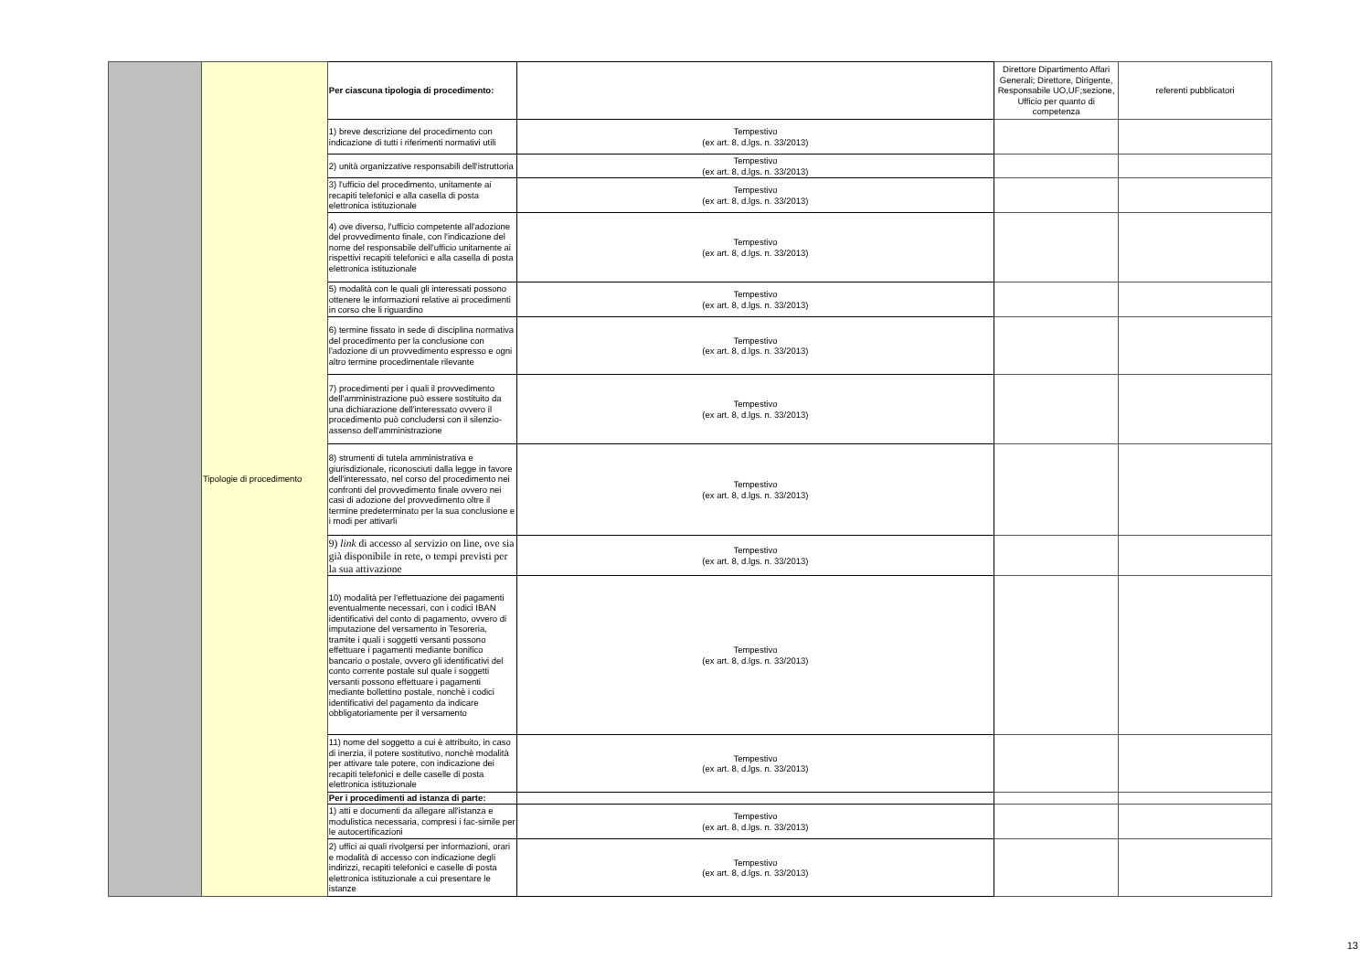| | Tipologie di procedimento | Per ciascuna tipologia di procedimento: | | Direttore Dipartimento Affari Generali; Direttore, Dirigente, Responsabile UO,UF;sezione, Ufficio per quanto di competenza | referenti pubblicatori |
| | | 1) breve descrizione del procedimento con indicazione di tutti i riferimenti normativi utili | Tempestivo (ex art. 8, d.lgs. n. 33/2013) | | |
| | | 2) unità organizzative responsabili dell'istruttoria | Tempestivo (ex art. 8, d.lgs. n. 33/2013) | | |
| | | 3) l'ufficio del procedimento, unitamente ai recapiti telefonici e alla casella di posta elettronica istituzionale | Tempestivo (ex art. 8, d.lgs. n. 33/2013) | | |
| | | 4) ove diverso, l'ufficio competente all'adozione del provvedimento finale, con l'indicazione del nome del responsabile dell'ufficio unitamente ai rispettivi recapiti telefonici e alla casella di posta elettronica istituzionale | Tempestivo (ex art. 8, d.lgs. n. 33/2013) | | |
| | | 5) modalità con le quali gli interessati possono ottenere le informazioni relative ai procedimenti in corso che li riguardino | Tempestivo (ex art. 8, d.lgs. n. 33/2013) | | |
| | | 6) termine fissato in sede di disciplina normativa del procedimento per la conclusione con l'adozione di un provvedimento espresso e ogni altro termine procedimentale rilevante | Tempestivo (ex art. 8, d.lgs. n. 33/2013) | | |
| | | 7) procedimenti per i quali il provvedimento dell'amministrazione può essere sostituito da una dichiarazione dell'interessato ovvero il procedimento può concludersi con il silenzio-assenso dell'amministrazione | Tempestivo (ex art. 8, d.lgs. n. 33/2013) | | |
| | | 8) strumenti di tutela amministrativa e giurisdizionale, riconosciuti dalla legge in favore dell'interessato, nel corso del procedimento nei confronti del provvedimento finale ovvero nei casi di adozione del provvedimento oltre il termine predeterminato per la sua conclusione e i modi per attivarli | Tempestivo (ex art. 8, d.lgs. n. 33/2013) | | |
| | | 9) link di accesso al servizio on line, ove sia già disponibile in rete, o tempi previsti per la sua attivazione | Tempestivo (ex art. 8, d.lgs. n. 33/2013) | | |
| | | 10) modalità per l'effettuazione dei pagamenti eventualmente necessari, con i codici IBAN identificativi del conto di pagamento, ovvero di imputazione del versamento in Tesoreria, tramite i quali i soggetti versanti possono effettuare i pagamenti mediante bonifico bancario o postale, ovvero gli identificativi del conto corrente postale sul quale i soggetti versanti possono effettuare i pagamenti mediante bollettino postale, nonchè i codici identificativi del pagamento da indicare obbligatoriamente per il versamento | Tempestivo (ex art. 8, d.lgs. n. 33/2013) | | |
| | | 11) nome del soggetto a cui è attribuito, in caso di inerzia, il potere sostitutivo, nonchè modalità per attivare tale potere, con indicazione dei recapiti telefonici e delle caselle di posta elettronica istituzionale | Tempestivo (ex art. 8, d.lgs. n. 33/2013) | | |
| | | Per i procedimenti ad istanza di parte: | | | |
| | | 1) atti e documenti da allegare all'istanza e modulistica necessaria, compresi i fac-simile per le autocertificazioni | Tempestivo (ex art. 8, d.lgs. n. 33/2013) | | |
| | | 2) uffici ai quali rivolgersi per informazioni, orari e modalità di accesso con indicazione degli indirizzi, recapiti telefonici e caselle di posta elettronica istituzionale a cui presentare le istanze | Tempestivo (ex art. 8, d.lgs. n. 33/2013) | | |
13